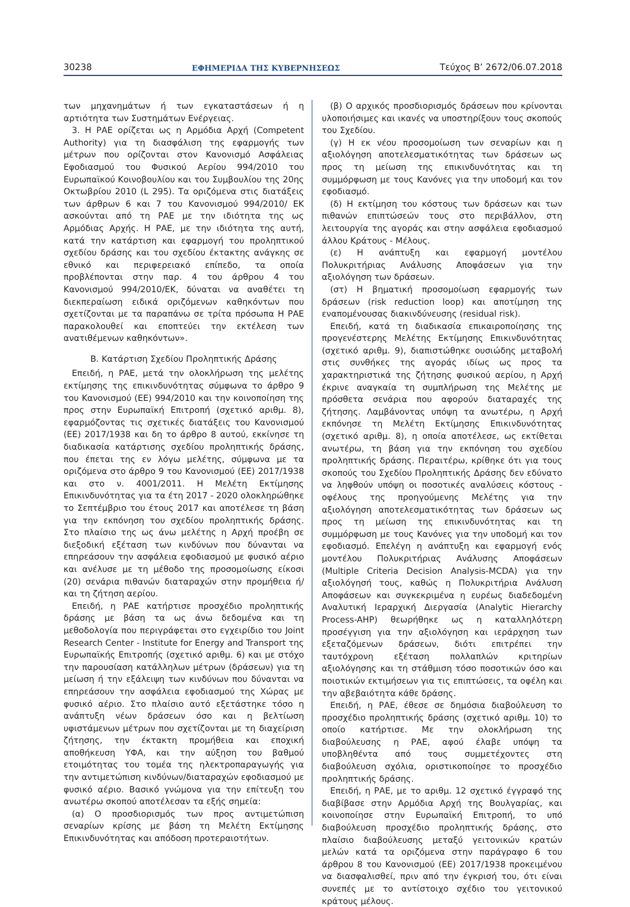30238 ΕΦΗΜΕΡΙΔΑ ΤΗΣ ΚΥΒΕΡΝΗΣΕΩΣ Τεύχος Β’ 2672/06.07.2018
των μηχανημάτων ή των εγκαταστάσεων ή η αρτιότητα των Συστημάτων Ενέργειας.
3. Η ΡΑΕ ορίζεται ως η Αρμόδια Αρχή (Competent Authority) για τη διασφάλιση της εφαρμογής των μέτρων που ορίζονται στον Κανονισμό Ασφάλειας Εφοδιασμού του Φυσικού Αερίου 994/2010 του Ευρωπαϊκού Κοινοβουλίου και του Συμβουλίου της 20ης Οκτωβρίου 2010 (L 295). Τα οριζόμενα στις διατάξεις των άρθρων 6 και 7 του Κανονισμού 994/2010/ ΕΚ ασκούνται από τη ΡΑΕ με την ιδιότητα της ως Αρμόδιας Αρχής. Η ΡΑΕ, με την ιδιότητα της αυτή, κατά την κατάρτιση και εφαρμογή του προληπτικού σχεδίου δράσης και του σχεδίου έκτακτης ανάγκης σε εθνικό και περιφερειακό επίπεδο, τα οποία προβλέπονται στην παρ. 4 του άρθρου 4 του Κανονισμού 994/2010/ΕΚ, δύναται να αναθέτει τη διεκπεραίωση ειδικά οριζόμενων καθηκόντων που σχετίζονται με τα παραπάνω σε τρίτα πρόσωπα Η ΡΑΕ παρακολουθεί και εποπτεύει την εκτέλεση των ανατιθέμενων καθηκόντων».
Β. Κατάρτιση Σχεδίου Προληπτικής Δράσης
Επειδή, η ΡΑΕ, μετά την ολοκλήρωση της μελέτης εκτίμησης της επικινδυνότητας σύμφωνα το άρθρο 9 του Κανονισμού (ΕΕ) 994/2010 και την κοινοποίηση της προς στην Ευρωπαϊκή Επιτροπή (σχετικό αριθμ. 8), εφαρμόζοντας τις σχετικές διατάξεις του Κανονισμού (ΕΕ) 2017/1938 και δη το άρθρο 8 αυτού, εκκίνησε τη διαδικασία κατάρτισης σχεδίου προληπτικής δράσης, που έπεται της εν λόγω μελέτης, σύμφωνα με τα οριζόμενα στο άρθρο 9 του Κανονισμού (ΕΕ) 2017/1938 και στο ν. 4001/2011. Η Μελέτη Εκτίμησης Επικινδυνότητας για τα έτη 2017 - 2020 ολοκληρώθηκε το Σεπτέμβριο του έτους 2017 και αποτέλεσε τη βάση για την εκπόνηση του σχεδίου προληπτικής δράσης. Στο πλαίσιο της ως άνω μελέτης η Αρχή προέβη σε διεξοδική εξέταση των κινδύνων που δύνανται να επηρεάσουν την ασφάλεια εφοδιασμού με φυσικό αέριο και ανέλυσε με τη μέθοδο της προσομοίωσης είκοσι (20) σενάρια πιθανών διαταραχών στην προμήθεια ή/και τη ζήτηση αερίου.
Επειδή, η ΡΑΕ κατήρτισε προσχέδιο προληπτικής δράσης με βάση τα ως άνω δεδομένα και τη μεθοδολογία που περιγράφεται στο εγχειρίδιο του Joint Research Center - Institute for Energy and Transport της Ευρωπαϊκής Επιτροπής (σχετικό αριθμ. 6) και με στόχο την παρουσίαση κατάλληλων μέτρων (δράσεων) για τη μείωση ή την εξάλειψη των κινδύνων που δύνανται να επηρεάσουν την ασφάλεια εφοδιασμού της Χώρας με φυσικό αέριο. Στο πλαίσιο αυτό εξετάστηκε τόσο η ανάπτυξη νέων δράσεων όσο και η βελτίωση υφιστάμενων μέτρων που σχετίζονται με τη διαχείριση ζήτησης, την έκτακτη προμήθεια και εποχική αποθήκευση ΥΦΑ, και την αύξηση του βαθμού ετοιμότητας του τομέα της ηλεκτροπαραγωγής για την αντιμετώπιση κινδύνων/διαταραχών εφοδιασμού με φυσικό αέριο. Βασικό γνώμονα για την επίτευξη του ανωτέρω σκοπού αποτέλεσαν τα εξής σημεία:
(α) Ο προσδιορισμός των προς αντιμετώπιση σεναρίων κρίσης με βάση τη Μελέτη Εκτίμησης Επικινδυνότητας και απόδοση προτεραιοτήτων.
(β) Ο αρχικός προσδιορισμός δράσεων που κρίνονται υλοποιήσιμες και ικανές να υποστηρίξουν τους σκοπούς του Σχεδίου.
(γ) Η εκ νέου προσομοίωση των σεναρίων και η αξιολόγηση αποτελεσματικότητας των δράσεων ως προς τη μείωση της επικινδυνότητας και τη συμμόρφωση με τους Κανόνες για την υποδομή και τον εφοδιασμό.
(δ) Η εκτίμηση του κόστους των δράσεων και των πιθανών επιπτώσεών τους στο περιβάλλον, στη λειτουργία της αγοράς και στην ασφάλεια εφοδιασμού άλλου Κράτους - Μέλους.
(ε) Η ανάπτυξη και εφαρμογή μοντέλου Πολυκριτήριας Ανάλυσης Αποφάσεων για την αξιολόγηση των δράσεων.
(στ) Η βηματική προσομοίωση εφαρμογής των δράσεων (risk reduction loop) και αποτίμηση της εναπομένουσας διακινδύνευσης (residual risk).
Επειδή, κατά τη διαδικασία επικαιροποίησης της προγενέστερης Μελέτης Εκτίμησης Επικινδυνότητας (σχετικό αριθμ. 9), διαπιστώθηκε ουσιώδης μεταβολή στις συνθήκες της αγοράς ιδίως ως προς τα χαρακτηριστικά της ζήτησης φυσικού αερίου, η Αρχή έκρινε αναγκαία τη συμπλήρωση της Μελέτης με πρόσθετα σενάρια που αφορούν διαταραχές της ζήτησης. Λαμβάνοντας υπόψη τα ανωτέρω, η Αρχή εκπόνησε τη Μελέτη Εκτίμησης Επικινδυνότητας (σχετικό αριθμ. 8), η οποία αποτέλεσε, ως εκτίθεται ανωτέρω, τη βάση για την εκπόνηση του σχεδίου προληπτικής δράσης. Περαιτέρω, κρίθηκε ότι για τους σκοπούς του Σχεδίου Προληπτικής Δράσης δεν εδύνατο να ληφθούν υπόψη οι ποσοτικές αναλύσεις κόστους - οφέλους της προηγούμενης Μελέτης για την αξιολόγηση αποτελεσματικότητας των δράσεων ως προς τη μείωση της επικινδυνότητας και τη συμμόρφωση με τους Κανόνες για την υποδομή και τον εφοδιασμό. Επελέγη η ανάπτυξη και εφαρμογή ενός μοντέλου Πολυκριτήριας Ανάλυσης Αποφάσεων (Multiple Criteria Decision Analysis-MCDA) για την αξιολόγησή τους, καθώς η Πολυκριτήρια Ανάλυση Αποφάσεων και συγκεκριμένα η ευρέως διαδεδομένη Αναλυτική Ιεραρχική Διεργασία (Analytic Hierarchy Process-AHP) θεωρήθηκε ως η καταλληλότερη προσέγγιση για την αξιολόγηση και ιεράρχηση των εξεταζόμενων δράσεων, διότι επιτρέπει την ταυτόχρονη εξέταση πολλαπλών κριτηρίων αξιολόγησης και τη στάθμιση τόσο ποσοτικών όσο και ποιοτικών εκτιμήσεων για τις επιπτώσεις, τα οφέλη και την αβεβαιότητα κάθε δράσης.
Επειδή, η ΡΑΕ, έθεσε σε δημόσια διαβούλευση το προσχέδιο προληπτικής δράσης (σχετικό αριθμ. 10) το οποίο κατήρτισε. Με την ολοκλήρωση της διαβούλευσης η ΡΑΕ, αφού έλαβε υπόψη τα υποβληθέντα από τους συμμετέχοντες στη διαβούλευση σχόλια, οριστικοποίησε το προσχέδιο προληπτικής δράσης.
Επειδή, η ΡΑΕ, με το αριθμ. 12 σχετικό έγγραφό της διαβίβασε στην Αρμόδια Αρχή της Βουλγαρίας, και κοινοποίησε στην Ευρωπαϊκή Επιτροπή, το υπό διαβούλευση προσχέδιο προληπτικής δράσης, στο πλαίσιο διαβούλευσης μεταξύ γειτονικών κρατών μελών κατά τα οριζόμενα στην παράγραφο 6 του άρθρου 8 του Κανονισμού (ΕΕ) 2017/1938 προκειμένου να διασφαλισθεί, πριν από την έγκρισή του, ότι είναι συνεπές με το αντίστοιχο σχέδιο του γειτονικού κράτους μέλους.